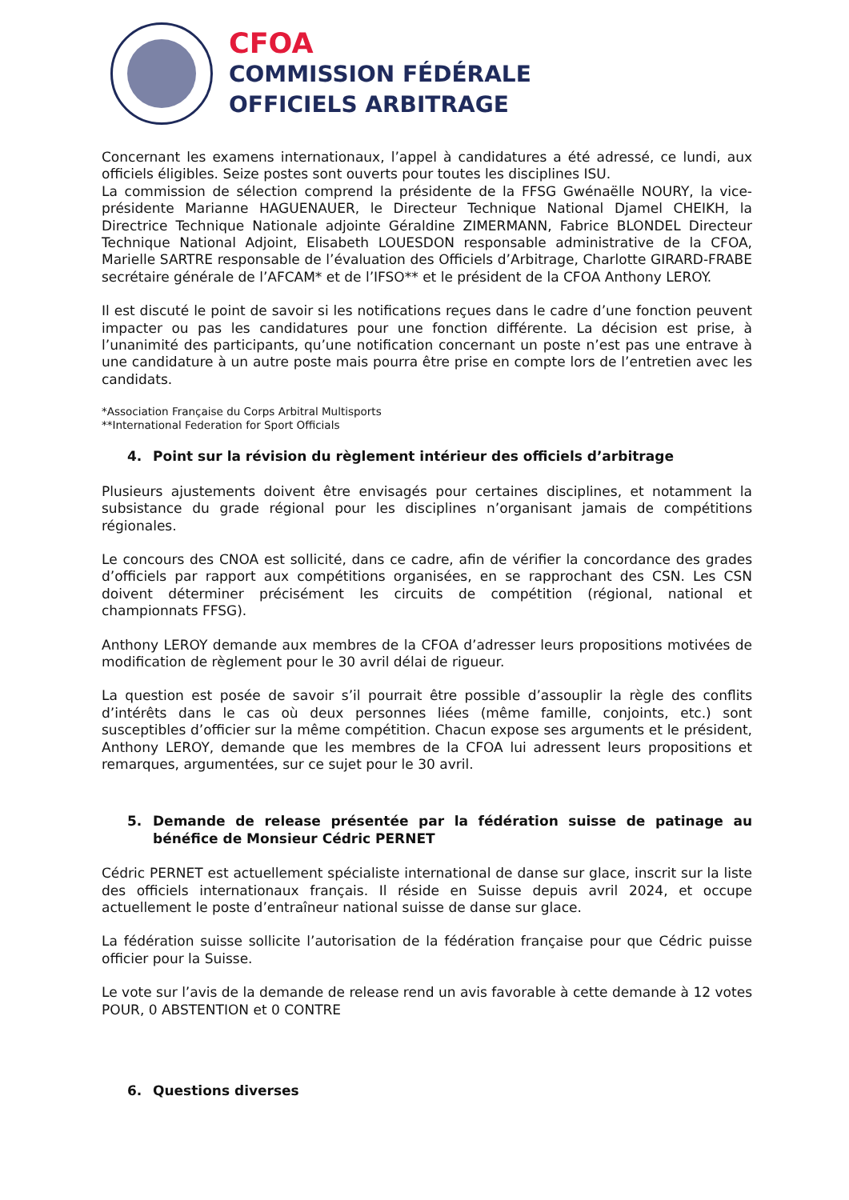CFOA
COMMISSION FÉDÉRALE
OFFICIELS ARBITRAGE
Concernant les examens internationaux, l’appel à candidatures a été adressé, ce lundi, aux officiels éligibles. Seize postes sont ouverts pour toutes les disciplines ISU.
La commission de sélection comprend la présidente de la FFSG Gwénaëlle NOURY, la vice-présidente Marianne HAGUENAUER, le Directeur Technique National Djamel CHEIKH, la Directrice Technique Nationale adjointe Géraldine ZIMERMANN, Fabrice BLONDEL Directeur Technique National Adjoint, Elisabeth LOUESDON responsable administrative de la CFOA, Marielle SARTRE responsable de l’évaluation des Officiels d’Arbitrage, Charlotte GIRARD-FRABE secrétaire générale de l’AFCAM* et de l’IFSO** et le président de la CFOA Anthony LEROY.
Il est discuté le point de savoir si les notifications reçues dans le cadre d’une fonction peuvent impacter ou pas les candidatures pour une fonction différente. La décision est prise, à l’unanimité des participants, qu’une notification concernant un poste n’est pas une entrave à une candidature à un autre poste mais pourra être prise en compte lors de l’entretien avec les candidats.
*Association Française du Corps Arbitral Multisports
**International Federation for Sport Officials
4. Point sur la révision du règlement intérieur des officiels d’arbitrage
Plusieurs ajustements doivent être envisagés pour certaines disciplines, et notamment la subsistance du grade régional pour les disciplines n’organisant jamais de compétitions régionales.
Le concours des CNOA est sollicité, dans ce cadre, afin de vérifier la concordance des grades d’officiels par rapport aux compétitions organisées, en se rapprochant des CSN. Les CSN doivent déterminer précisément les circuits de compétition (régional, national et championnats FFSG).
Anthony LEROY demande aux membres de la CFOA d’adresser leurs propositions motivées de modification de règlement pour le 30 avril délai de rigueur.
La question est posée de savoir s’il pourrait être possible d’assouplir la règle des conflits d’intérêts dans le cas où deux personnes liées (même famille, conjoints, etc.) sont susceptibles d’officier sur la même compétition. Chacun expose ses arguments et le président, Anthony LEROY, demande que les membres de la CFOA lui adressent leurs propositions et remarques, argumentées, sur ce sujet pour le 30 avril.
5. Demande de release présentée par la fédération suisse de patinage au bénéfice de Monsieur Cédric PERNET
Cédric PERNET est actuellement spécialiste international de danse sur glace, inscrit sur la liste des officiels internationaux français. Il réside en Suisse depuis avril 2024, et occupe actuellement le poste d’entraîneur national suisse de danse sur glace.
La fédération suisse sollicite l’autorisation de la fédération française pour que Cédric puisse officier pour la Suisse.
Le vote sur l’avis de la demande de release rend un avis favorable à cette demande à 12 votes POUR, 0 ABSTENTION et 0 CONTRE
6. Questions diverses